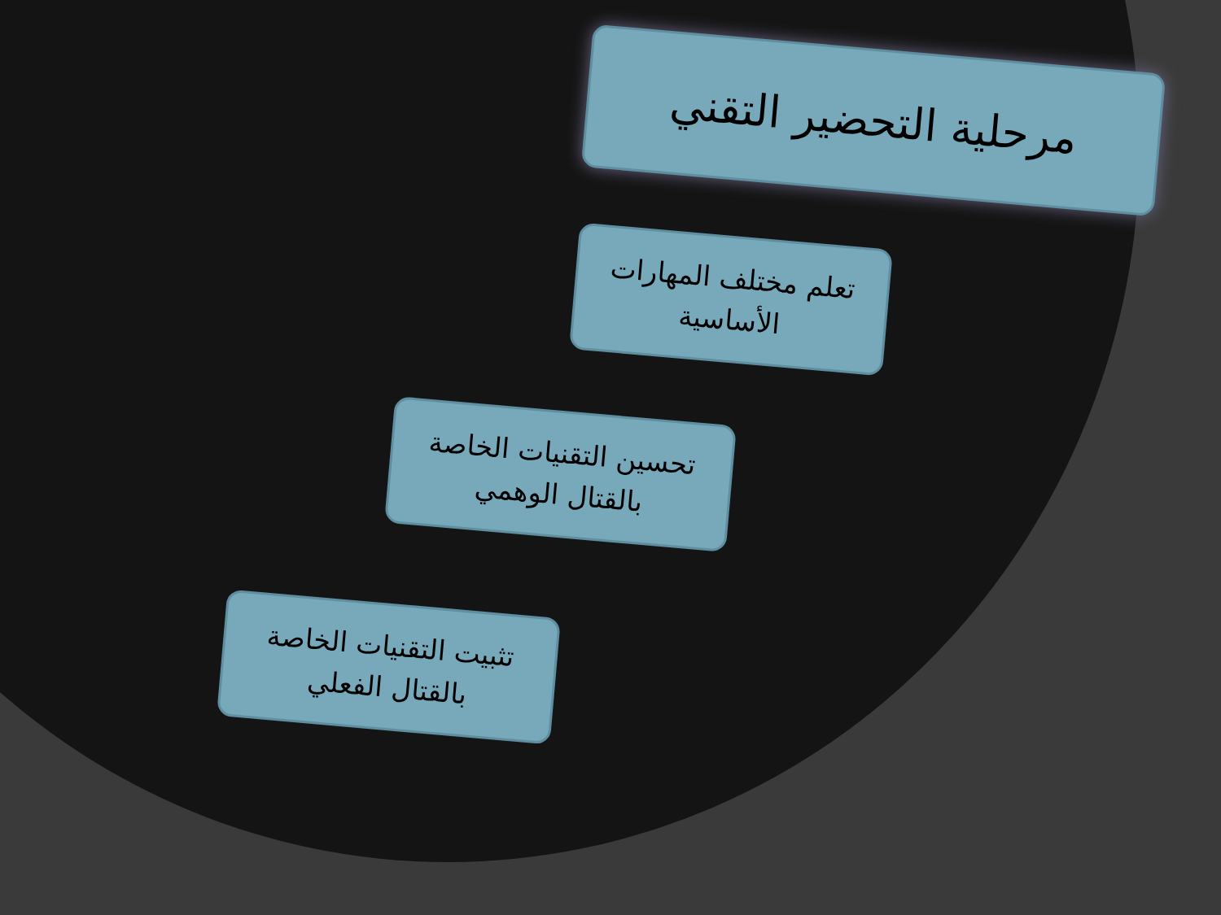مرحلية التحضير التقني
تعلم مختلف المهارات الأساسية
تحسين التقنيات الخاصة بالقتال الوهمي
تثبيت التقنيات الخاصة بالقتال الفعلي